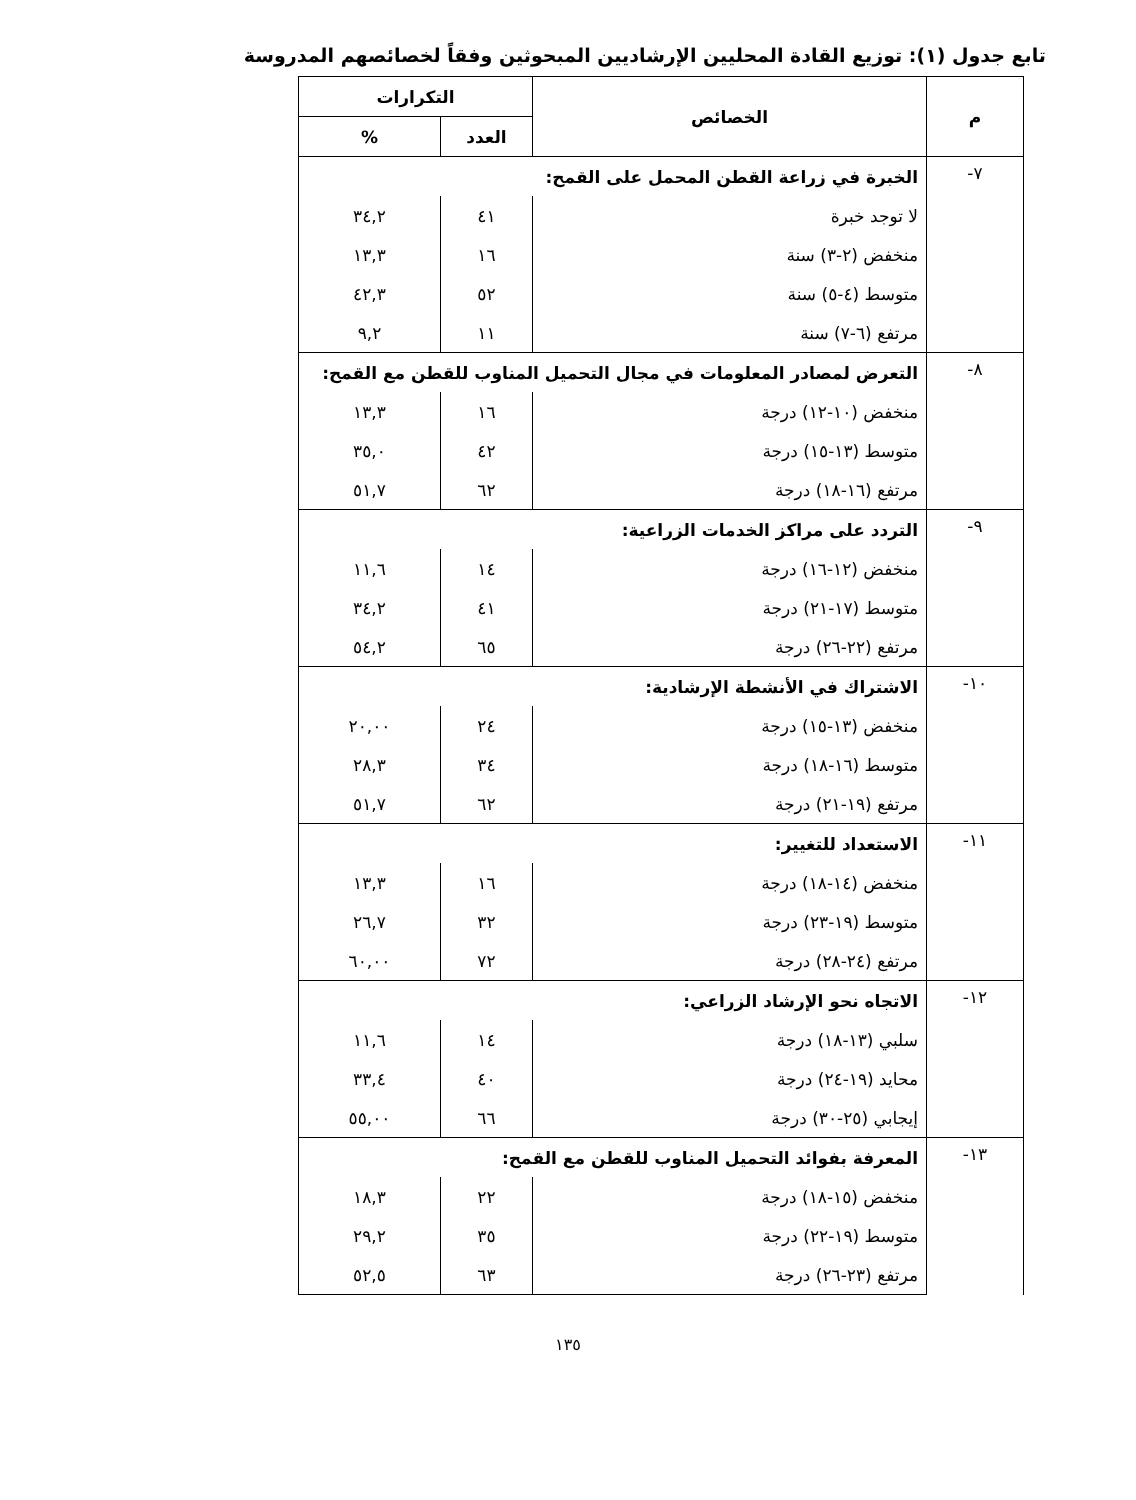تابع جدول (١): توزيع القادة المحليين الإرشاديين المبحوثين وفقاً لخصائصهم المدروسة
| م | الخصائص | التكرارات | |
| --- | --- | --- | --- |
| | | العدد | % |
| ٧- | الخبرة في زراعة القطن المحمل على القمح: | | |
| | لا توجد خبرة | ٤١ | ٣٤,٢ |
| | منخفض (٢-٣) سنة | ١٦ | ١٣,٣ |
| | متوسط (٤-٥) سنة | ٥٢ | ٤٢,٣ |
| | مرتفع (٦-٧) سنة | ١١ | ٩,٢ |
| ٨- | التعرض لمصادر المعلومات في مجال التحميل المناوب للقطن مع القمح: | | |
| | منخفض (١٠-١٢) درجة | ١٦ | ١٣,٣ |
| | متوسط (١٣-١٥) درجة | ٤٢ | ٣٥,٠ |
| | مرتفع (١٦-١٨) درجة | ٦٢ | ٥١,٧ |
| ٩- | التردد على مراكز الخدمات الزراعية: | | |
| | منخفض (١٢-١٦) درجة | ١٤ | ١١,٦ |
| | متوسط (١٧-٢١) درجة | ٤١ | ٣٤,٢ |
| | مرتفع (٢٢-٢٦) درجة | ٦٥ | ٥٤,٢ |
| ١٠- | الاشتراك في الأنشطة الإرشادية: | | |
| | منخفض (١٣-١٥) درجة | ٢٤ | ٢٠,٠٠ |
| | متوسط (١٦-١٨) درجة | ٣٤ | ٢٨,٣ |
| | مرتفع (١٩-٢١) درجة | ٦٢ | ٥١,٧ |
| ١١- | الاستعداد للتغيير: | | |
| | منخفض (١٤-١٨) درجة | ١٦ | ١٣,٣ |
| | متوسط (١٩-٢٣) درجة | ٣٢ | ٢٦,٧ |
| | مرتفع (٢٤-٢٨) درجة | ٧٢ | ٦٠,٠٠ |
| ١٢- | الاتجاه نحو الإرشاد الزراعي: | | |
| | سلبي (١٣-١٨) درجة | ١٤ | ١١,٦ |
| | محايد (١٩-٢٤) درجة | ٤٠ | ٣٣,٤ |
| | إيجابي (٢٥-٣٠) درجة | ٦٦ | ٥٥,٠٠ |
| ١٣- | المعرفة بفوائد التحميل المناوب للقطن مع القمح: | | |
| | منخفض (١٥-١٨) درجة | ٢٢ | ١٨,٣ |
| | متوسط (١٩-٢٢) درجة | ٣٥ | ٢٩,٢ |
| | مرتفع (٢٣-٢٦) درجة | ٦٣ | ٥٢,٥ |
١٣٥